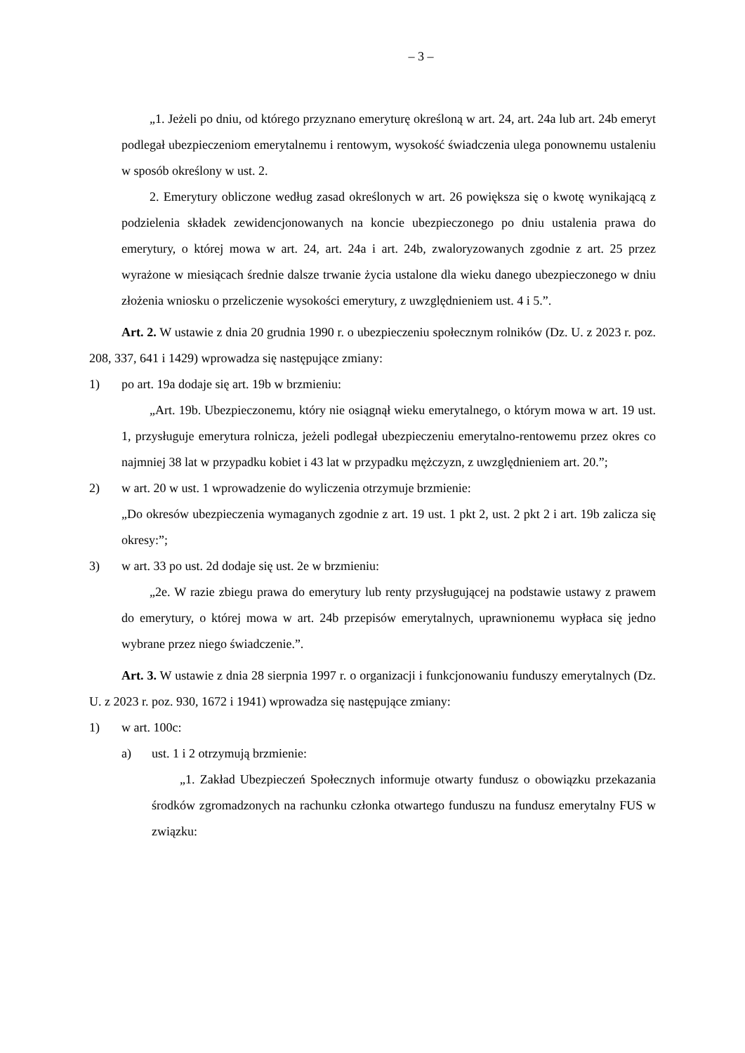– 3 –
„1. Jeżeli po dniu, od którego przyznano emeryturę określoną w art. 24, art. 24a lub art. 24b emeryt podlegał ubezpieczeniom emerytalnemu i rentowym, wysokość świadczenia ulega ponownemu ustaleniu w sposób określony w ust. 2.
2. Emerytury obliczone według zasad określonych w art. 26 powiększa się o kwotę wynikającą z podzielenia składek zewidencjonowanych na koncie ubezpieczonego po dniu ustalenia prawa do emerytury, o której mowa w art. 24, art. 24a i art. 24b, zwaloryzowanych zgodnie z art. 25 przez wyrażone w miesiącach średnie dalsze trwanie życia ustalone dla wieku danego ubezpieczonego w dniu złożenia wniosku o przeliczenie wysokości emerytury, z uwzględnieniem ust. 4 i 5.”.
Art. 2. W ustawie z dnia 20 grudnia 1990 r. o ubezpieczeniu społecznym rolników (Dz. U. z 2023 r. poz. 208, 337, 641 i 1429) wprowadza się następujące zmiany:
1) po art. 19a dodaje się art. 19b w brzmieniu:
„Art. 19b. Ubezpieczonemu, który nie osiągnął wieku emerytalnego, o którym mowa w art. 19 ust. 1, przysługuje emerytura rolnicza, jeżeli podlegał ubezpieczeniu emerytalno-rentowemu przez okres co najmniej 38 lat w przypadku kobiet i 43 lat w przypadku mężczyzn, z uwzględnieniem art. 20.”;
2) w art. 20 w ust. 1 wprowadzenie do wyliczenia otrzymuje brzmienie:
„Do okresów ubezpieczenia wymaganych zgodnie z art. 19 ust. 1 pkt 2, ust. 2 pkt 2 i art. 19b zalicza się okresy:”;
3) w art. 33 po ust. 2d dodaje się ust. 2e w brzmieniu:
„2e. W razie zbiegu prawa do emerytury lub renty przysługującej na podstawie ustawy z prawem do emerytury, o której mowa w art. 24b przepisów emerytalnych, uprawnionemu wypłaca się jedno wybrane przez niego świadczenie.”.
Art. 3. W ustawie z dnia 28 sierpnia 1997 r. o organizacji i funkcjonowaniu funduszy emerytalnych (Dz. U. z 2023 r. poz. 930, 1672 i 1941) wprowadza się następujące zmiany:
1) w art. 100c:
a) ust. 1 i 2 otrzymują brzmienie:
„1. Zakład Ubezpieczeń Społecznych informuje otwarty fundusz o obowiązku przekazania środków zgromadzonych na rachunku członka otwartego funduszu na fundusz emerytalny FUS w związku: